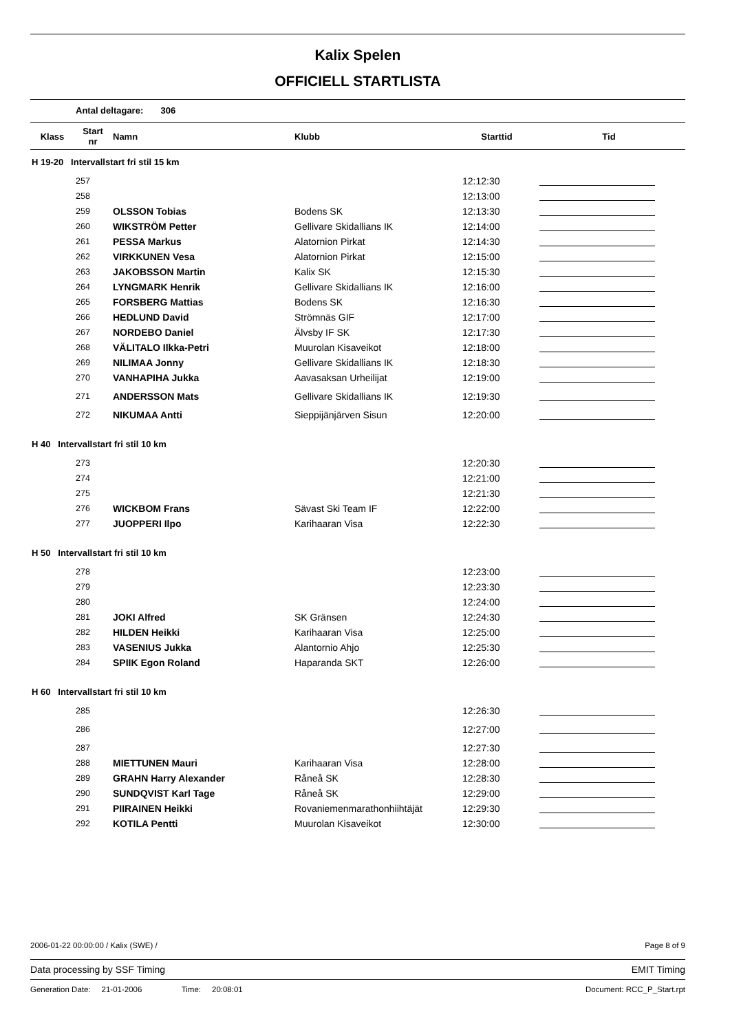Kalix Spelen
OFFICIELL STARTLISTA
Antal deltagare: 306
| Klass | Start nr | Namn | Klubb | Starttid | Tid |
| --- | --- | --- | --- | --- | --- |
| H 19-20 Intervallstart fri stil 15 km | | | | | |
| 257 | | | | 12:12:30 | |
| 258 | | | | 12:13:00 | |
| 259 | | OLSSON Tobias | Bodens SK | 12:13:30 | |
| 260 | | WIKSTRÖM Petter | Gellivare Skidallians IK | 12:14:00 | |
| 261 | | PESSA Markus | Alatornion Pirkat | 12:14:30 | |
| 262 | | VIRKKUNEN Vesa | Alatornion Pirkat | 12:15:00 | |
| 263 | | JAKOBSSON Martin | Kalix SK | 12:15:30 | |
| 264 | | LYNGMARK Henrik | Gellivare Skidallians IK | 12:16:00 | |
| 265 | | FORSBERG Mattias | Bodens SK | 12:16:30 | |
| 266 | | HEDLUND David | Strömnäs GIF | 12:17:00 | |
| 267 | | NORDEBO Daniel | Älvsby IF SK | 12:17:30 | |
| 268 | | VÄLITALO Ilkka-Petri | Muurolan Kisaveikot | 12:18:00 | |
| 269 | | NILIMAA Jonny | Gellivare Skidallians IK | 12:18:30 | |
| 270 | | VANHAPIHA Jukka | Aavasaksan Urheilijat | 12:19:00 | |
| 271 | | ANDERSSON Mats | Gellivare Skidallians IK | 12:19:30 | |
| 272 | | NIKUMAA Antti | Sieppijänjärven Sisun | 12:20:00 | |
| H 40 Intervallstart fri stil 10 km | | | | | |
| 273 | | | | 12:20:30 | |
| 274 | | | | 12:21:00 | |
| 275 | | | | 12:21:30 | |
| 276 | | WICKBOM Frans | Sävast Ski Team IF | 12:22:00 | |
| 277 | | JUOPPERI Ilpo | Karihaaran Visa | 12:22:30 | |
| H 50 Intervallstart fri stil 10 km | | | | | |
| 278 | | | | 12:23:00 | |
| 279 | | | | 12:23:30 | |
| 280 | | | | 12:24:00 | |
| 281 | | JOKI Alfred | SK Gränsen | 12:24:30 | |
| 282 | | HILDEN Heikki | Karihaaran Visa | 12:25:00 | |
| 283 | | VASENIUS Jukka | Alantornio Ahjo | 12:25:30 | |
| 284 | | SPIIK Egon Roland | Haparanda SKT | 12:26:00 | |
| H 60 Intervallstart fri stil 10 km | | | | | |
| 285 | | | | 12:26:30 | |
| 286 | | | | 12:27:00 | |
| 287 | | | | 12:27:30 | |
| 288 | | MIETTUNEN Mauri | Karihaaran Visa | 12:28:00 | |
| 289 | | GRAHN Harry Alexander | Råneå SK | 12:28:30 | |
| 290 | | SUNDQVIST Karl Tage | Råneå SK | 12:29:00 | |
| 291 | | PIIRAINEN Heikki | Rovaniemenmarathonhiihtäjät | 12:29:30 | |
| 292 | | KOTILA Pentti | Muurolan Kisaveikot | 12:30:00 | |
2006-01-22 00:00:00 / Kalix (SWE) / Page 8 of 9
Data processing by SSF Timing EMIT Timing
Generation Date: 21-01-2006 Time: 20:08:01 Document: RCC_P_Start.rpt